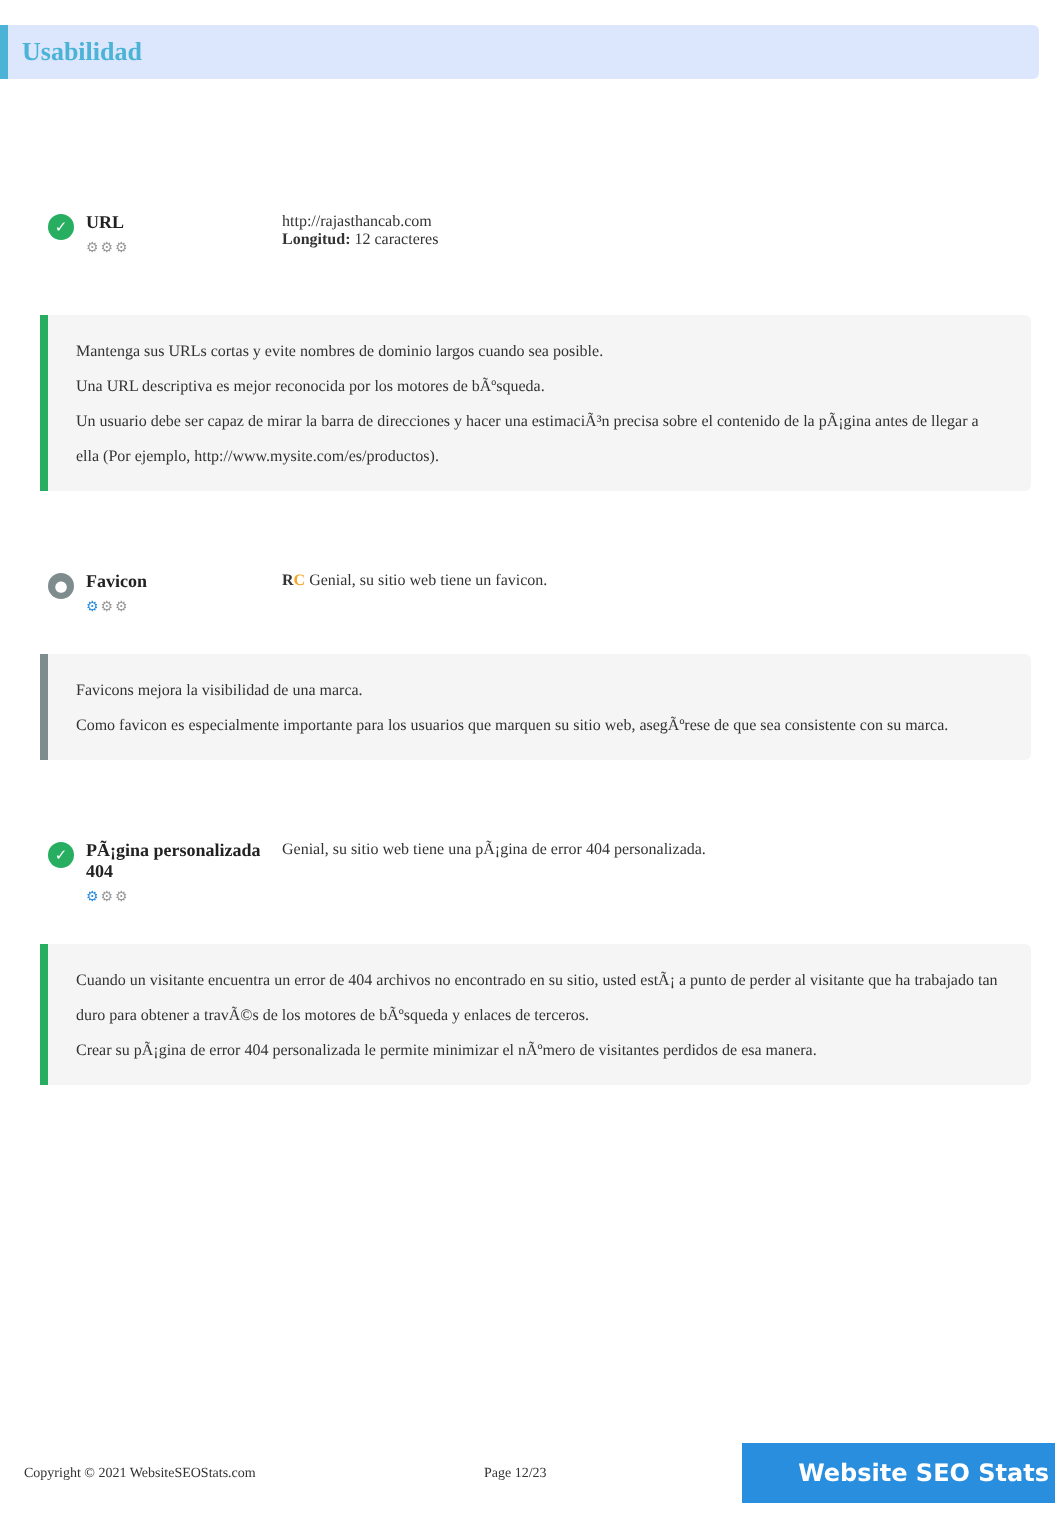Usabilidad
✓
URL
⚙⚙⚙
http://rajasthancab.com
Longitud: 12 caracteres
Mantenga sus URLs cortas y evite nombres de dominio largos cuando sea posible.
Una URL descriptiva es mejor reconocida por los motores de bÃºsqueda.
Un usuario debe ser capaz de mirar la barra de direcciones y hacer una estimaciÃ³n precisa sobre el contenido de la pÃ¡gina antes de llegar a ella (Por ejemplo, http://www.mysite.com/es/productos).
●
Favicon
⚙⚙⚙
RC Genial, su sitio web tiene un favicon.
Favicons mejora la visibilidad de una marca.
Como favicon es especialmente importante para los usuarios que marquen su sitio web, asegÃºrese de que sea consistente con su marca.
✓
PÃ¡gina personalizada 404
⚙⚙⚙
Genial, su sitio web tiene una pÃ¡gina de error 404 personalizada.
Cuando un visitante encuentra un error de 404 archivos no encontrado en su sitio, usted estÃ¡ a punto de perder al visitante que ha trabajado tan duro para obtener a travÃ©s de los motores de bÃºsqueda y enlaces de terceros.
Crear su pÃ¡gina de error 404 personalizada le permite minimizar el nÃºmero de visitantes perdidos de esa manera.
Copyright © 2021 WebsiteSEOStats.com Page 12/23
Website SEO Stats